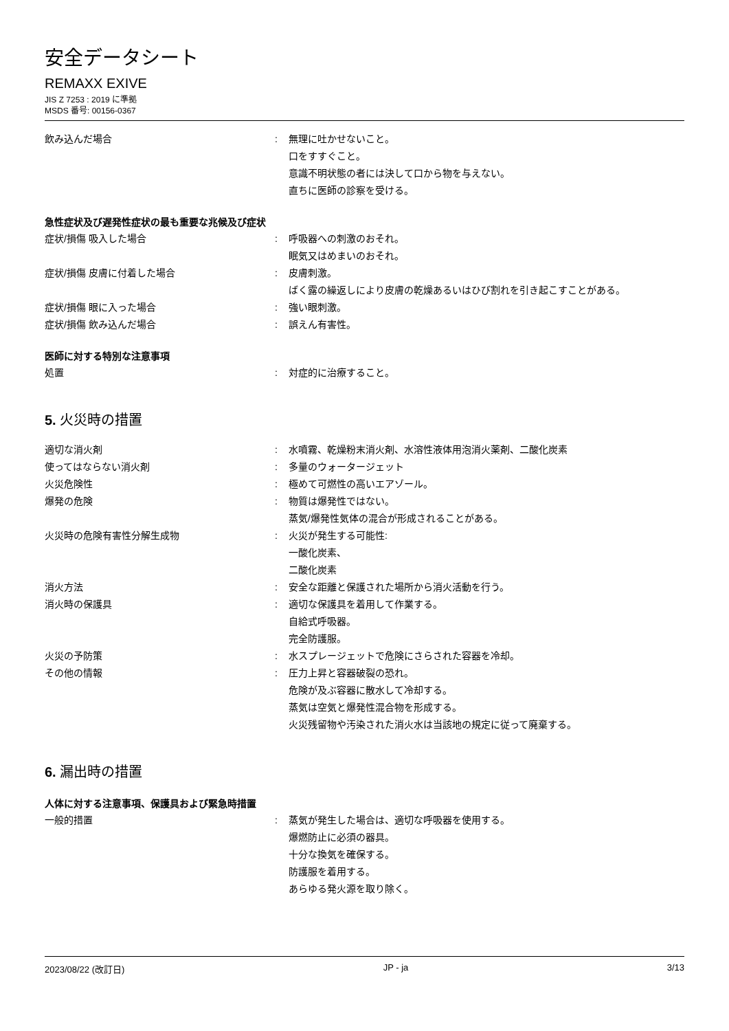安全データシート
REMAXX EXIVE
JIS Z 7253 : 2019 に準拠
MSDS 番号: 00156-0367
飲み込んだ場合 : 無理に吐かせないこと。
口をすすぐこと。
意識不明状態の者には決して口から物を与えない。
直ちに医師の診察を受ける。
急性症状及び遅発性症状の最も重要な兆候及び症状
症状/損傷 吸入した場合 : 呼吸器への刺激のおそれ。
眠気又はめまいのおそれ。
症状/損傷 皮膚に付着した場合 : 皮膚刺激。
ばく露の繰返しにより皮膚の乾燥あるいはひび割れを引き起こすことがある。
症状/損傷 眼に入った場合 : 強い眼刺激。
症状/損傷 飲み込んだ場合 : 誤えん有害性。
医師に対する特別な注意事項
処置 : 対症的に治療すること。
5. 火災時の措置
適切な消火剤 : 水噴霧、乾燥粉末消火剤、水溶性液体用泡消火薬剤、二酸化炭素
使ってはならない消火剤 : 多量のウォータージェット
火災危険性 : 極めて可燃性の高いエアゾール。
爆発の危険 : 物質は爆発性ではない。
蒸気/爆発性気体の混合が形成されることがある。
火災時の危険有害性分解生成物 : 火災が発生する可能性:
一酸化炭素、
二酸化炭素
消火方法 : 安全な距離と保護された場所から消火活動を行う。
消火時の保護具 : 適切な保護具を着用して作業する。
自給式呼吸器。
完全防護服。
火災の予防策 : 水スプレージェットで危険にさらされた容器を冷却。
その他の情報 : 圧力上昇と容器破裂の恐れ。
危険が及ぶ容器に散水して冷却する。
蒸気は空気と爆発性混合物を形成する。
火災残留物や汚染された消火水は当該地の規定に従って廃棄する。
6. 漏出時の措置
人体に対する注意事項、保護具および緊急時措置
一般的措置 : 蒸気が発生した場合は、適切な呼吸器を使用する。
爆燃防止に必須の器具。
十分な換気を確保する。
防護服を着用する。
あらゆる発火源を取り除く。
2023/08/22 (改訂日) JP - ja 3/13